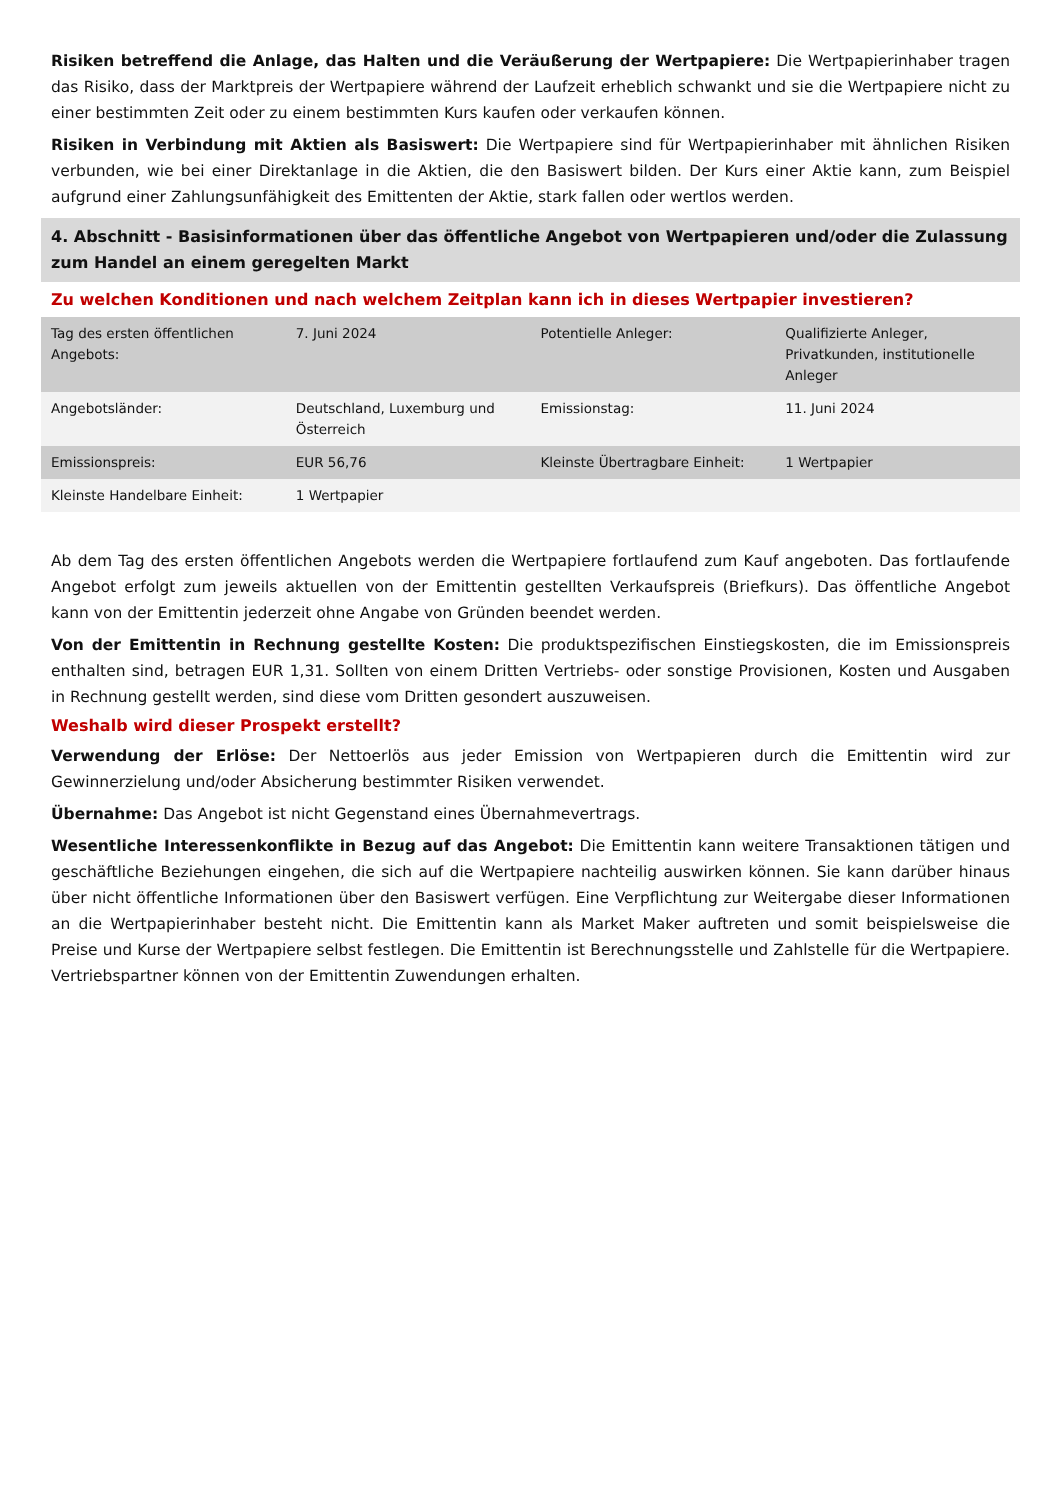Risiken betreffend die Anlage, das Halten und die Veräußerung der Wertpapiere: Die Wertpapierinhaber tragen das Risiko, dass der Marktpreis der Wertpapiere während der Laufzeit erheblich schwankt und sie die Wertpapiere nicht zu einer bestimmten Zeit oder zu einem bestimmten Kurs kaufen oder verkaufen können.
Risiken in Verbindung mit Aktien als Basiswert: Die Wertpapiere sind für Wertpapierinhaber mit ähnlichen Risiken verbunden, wie bei einer Direktanlage in die Aktien, die den Basiswert bilden. Der Kurs einer Aktie kann, zum Beispiel aufgrund einer Zahlungsunfähigkeit des Emittenten der Aktie, stark fallen oder wertlos werden.
4. Abschnitt - Basisinformationen über das öffentliche Angebot von Wertpapieren und/oder die Zulassung zum Handel an einem geregelten Markt
Zu welchen Konditionen und nach welchem Zeitplan kann ich in dieses Wertpapier investieren?
| Tag des ersten öffentlichen Angebots: | 7. Juni 2024 | Potentielle Anleger: | Qualifizierte Anleger, Privatkunden, institutionelle Anleger |
| Angebotsländer: | Deutschland, Luxemburg und Österreich | Emissionstag: | 11. Juni 2024 |
| Emissionspreis: | EUR 56,76 | Kleinste Übertragbare Einheit: | 1 Wertpapier |
| Kleinste Handelbare Einheit: | 1 Wertpapier | | |
Ab dem Tag des ersten öffentlichen Angebots werden die Wertpapiere fortlaufend zum Kauf angeboten. Das fortlaufende Angebot erfolgt zum jeweils aktuellen von der Emittentin gestellten Verkaufspreis (Briefkurs). Das öffentliche Angebot kann von der Emittentin jederzeit ohne Angabe von Gründen beendet werden.
Von der Emittentin in Rechnung gestellte Kosten: Die produktspezifischen Einstiegskosten, die im Emissionspreis enthalten sind, betragen EUR 1,31. Sollten von einem Dritten Vertriebs- oder sonstige Provisionen, Kosten und Ausgaben in Rechnung gestellt werden, sind diese vom Dritten gesondert auszuweisen.
Weshalb wird dieser Prospekt erstellt?
Verwendung der Erlöse: Der Nettoerlös aus jeder Emission von Wertpapieren durch die Emittentin wird zur Gewinnerzielung und/oder Absicherung bestimmter Risiken verwendet.
Übernahme: Das Angebot ist nicht Gegenstand eines Übernahmevertrags.
Wesentliche Interessenkonflikte in Bezug auf das Angebot: Die Emittentin kann weitere Transaktionen tätigen und geschäftliche Beziehungen eingehen, die sich auf die Wertpapiere nachteilig auswirken können. Sie kann darüber hinaus über nicht öffentliche Informationen über den Basiswert verfügen. Eine Verpflichtung zur Weitergabe dieser Informationen an die Wertpapierinhaber besteht nicht. Die Emittentin kann als Market Maker auftreten und somit beispielsweise die Preise und Kurse der Wertpapiere selbst festlegen. Die Emittentin ist Berechnungsstelle und Zahlstelle für die Wertpapiere. Vertriebspartner können von der Emittentin Zuwendungen erhalten.